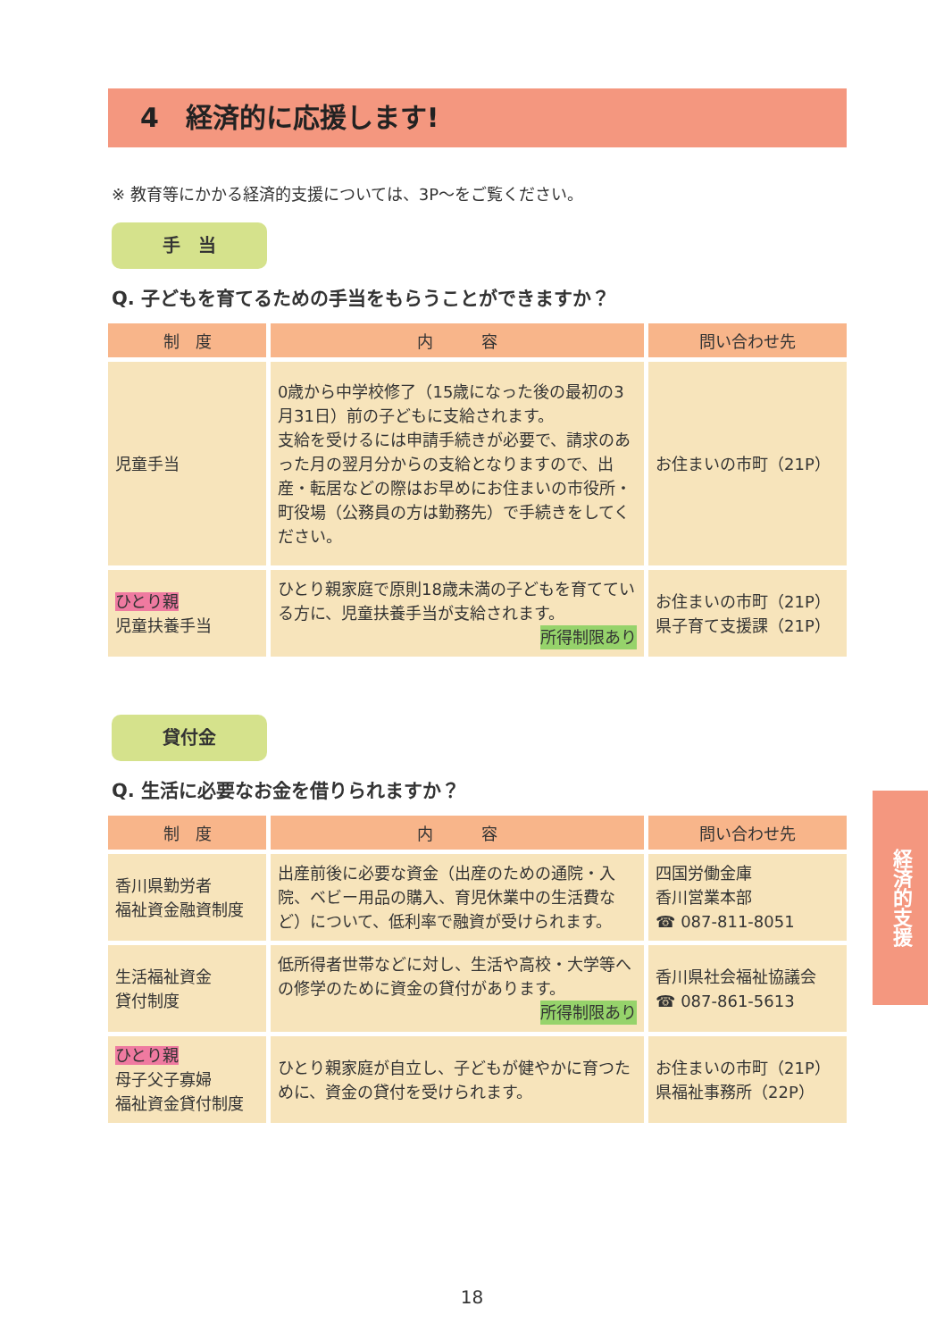4　経済的に応援します!
※ 教育等にかかる経済的支援については、3P～をご覧ください。
手　当
Q. 子どもを育てるための手当をもらうことができますか？
| 制 度 | 内 容 | 問い合わせ先 |
| --- | --- | --- |
| 児童手当 | 0歳から中学校修了（15歳になった後の最初の3月31日）前の子どもに支給されます。 支給を受けるには申請手続きが必要で、請求のあった月の翌月分からの支給となりますので、出産・転居などの際はお早めにお住まいの市役所・町役場（公務員の方は勤務先）で手続きをしてください。 | お住まいの市町（21P） |
| ひとり親 児童扶養手当 | ひとり親家庭で原則18歳未満の子どもを育てている方に、児童扶養手当が支給されます。 所得制限あり | お住まいの市町（21P） 県子育て支援課（21P） |
貸付金
Q. 生活に必要なお金を借りられますか？
| 制 度 | 内 容 | 問い合わせ先 |
| --- | --- | --- |
| 香川県勤労者 福祉資金融資制度 | 出産前後に必要な資金（出産のための通院・入院、ベビー用品の購入、育児休業中の生活費など）について、低利率で融資が受けられます。 | 四国労働金庫 香川営業本部 ☎ 087-811-8051 |
| 生活福祉資金 貸付制度 | 低所得者世帯などに対し、生活や高校・大学等への修学のために資金の貸付があります。 所得制限あり | 香川県社会福祉協議会 ☎ 087-861-5613 |
| ひとり親 母子父子寡婦 福祉資金貸付制度 | ひとり親家庭が自立し、子どもが健やかに育つために、資金の貸付を受けられます。 | お住まいの市町（21P） 県福祉事務所（22P） |
経済的支援
18